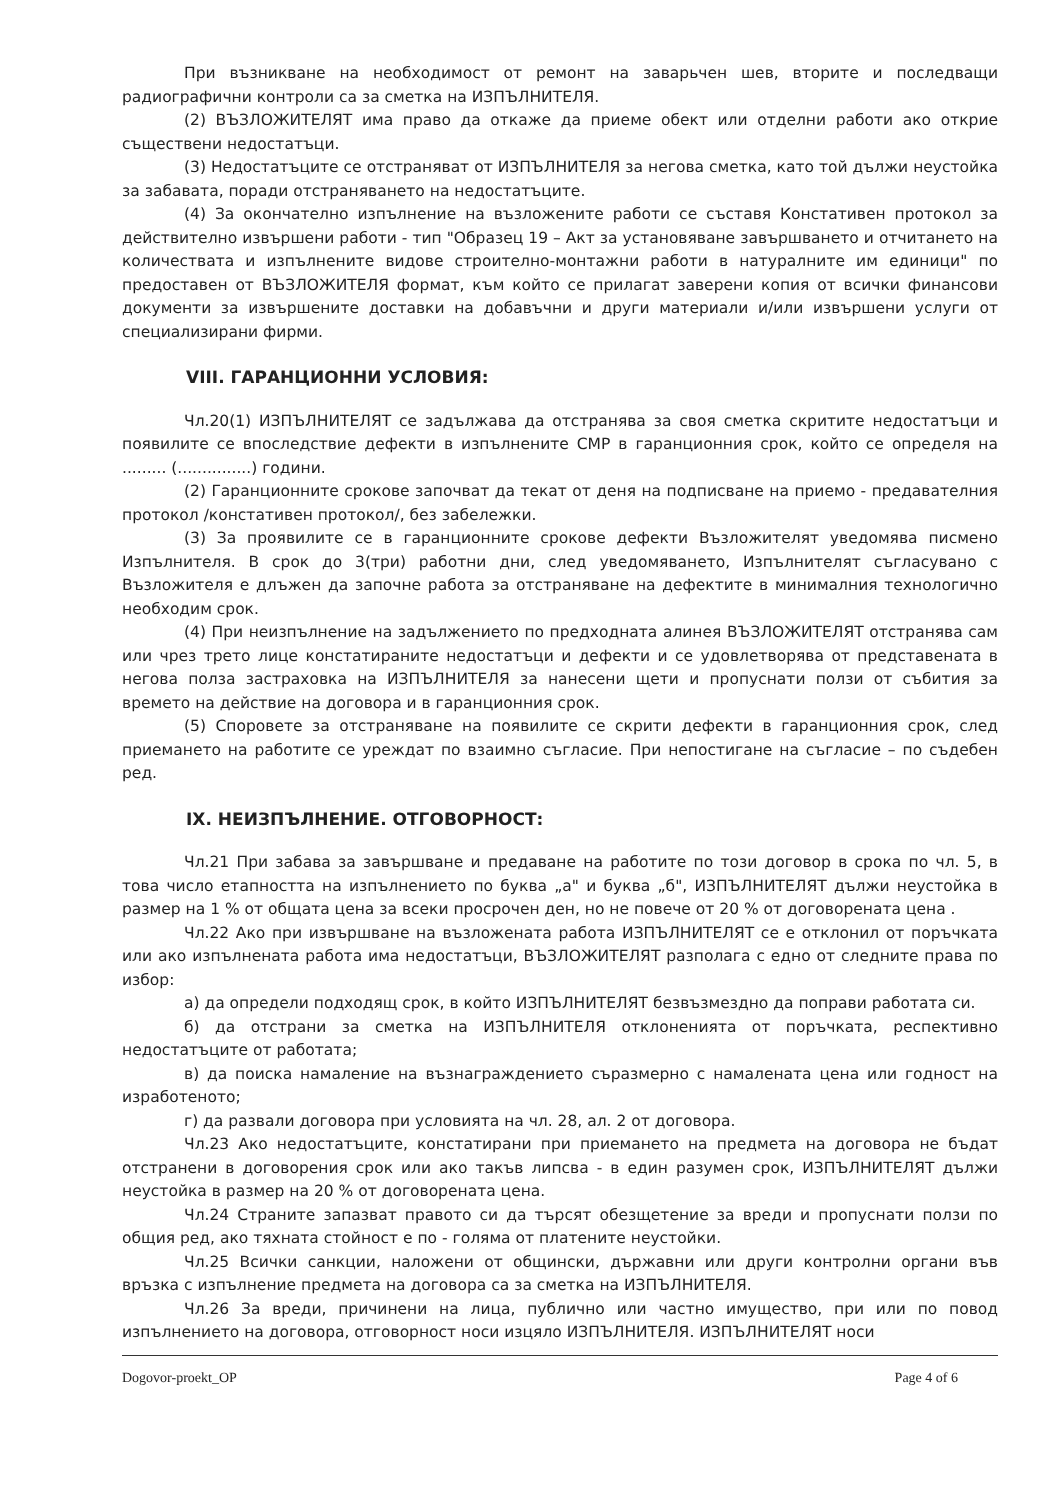При възникване на необходимост от ремонт на заварьчен шев, вторите и последващи радиографични контроли са за сметка на ИЗПЪЛНИТЕЛЯ.
(2) ВЪЗЛОЖИТЕЛЯТ има право да откаже да приеме обект или отделни работи ако открие съществени недостатъци.
(3) Недостатъците се отстраняват от ИЗПЪЛНИТЕЛЯ за негова сметка, като той дължи неустойка за забавата, поради отстраняването на недостатъците.
(4) За окончателно изпълнение на възложените работи се съставя Констативен протокол за действително извършени работи - тип "Образец 19 – Акт за установяване завършването и отчитането на количествата и изпълнените видове строително-монтажни работи в натуралните им единици" по предоставен от ВЪЗЛОЖИТЕЛЯ формат, към който се прилагат заверени копия от всички финансови документи за извършените доставки на добавъчни и други материали и/или извършени услуги от специализирани фирми.
VIII. ГАРАНЦИОННИ УСЛОВИЯ:
Чл.20(1) ИЗПЪЛНИТЕЛЯТ се задължава да отстранява за своя сметка скритите недостатъци и появилите се впоследствие дефекти в изпълнените СМР в гаранционния срок, който се определя на ......... (...............) години.
(2) Гаранционните срокове започват да текат от деня на подписване на приемо - предавателния протокол /констативен протокол/, без забележки.
(3) За проявилите се в гаранционните срокове дефекти Възложителят уведомява писмено Изпълнителя. В срок до 3(три) работни дни, след уведомяването, Изпълнителят съгласувано с Възложителя е длъжен да започне работа за отстраняване на дефектите в минималния технологично необходим срок.
(4) При неизпълнение на задължението по предходната алинея ВЪЗЛОЖИТЕЛЯТ отстранява сам или чрез трето лице констатираните недостатъци и дефекти и се удовлетворява от представената в негова полза застраховка на ИЗПЪЛНИТЕЛЯ за нанесени щети и пропуснати ползи от събития за времето на действие на договора и в гаранционния срок.
(5) Споровете за отстраняване на появилите се скрити дефекти в гаранционния срок, след приемането на работите се уреждат по взаимно съгласие. При непостигане на съгласие – по съдебен ред.
IX. НЕИЗПЪЛНЕНИЕ. ОТГОВОРНОСТ:
Чл.21 При забава за завършване и предаване на работите по този договор в срока по чл. 5, в това число етапността на изпълнението по буква „а" и буква „б", ИЗПЪЛНИТЕЛЯТ дължи неустойка в размер на 1 % от общата цена за всеки просрочен ден, но не повече от 20 % от договорената цена .
Чл.22 Ако при извършване на възложената работа ИЗПЪЛНИТЕЛЯТ се е отклонил от поръчката или ако изпълнената работа има недостатъци, ВЪЗЛОЖИТЕЛЯТ разполага с едно от следните права по избор:
а) да определи подходящ срок, в който ИЗПЪЛНИТЕЛЯТ безвъзмездно да поправи работата си.
б) да отстрани за сметка на ИЗПЪЛНИТЕЛЯ отклоненията от поръчката, респективно недостатъците от работата;
в) да поиска намаление на възнаграждението съразмерно с намалената цена или годност на изработеното;
г) да развали договора при условията на чл. 28, ал. 2 от договора.
Чл.23 Ако недостатъците, констатирани при приемането на предмета на договора не бъдат отстранени в договорения срок или ако такъв липсва - в един разумен срок, ИЗПЪЛНИТЕЛЯТ дължи неустойка в размер на 20 % от договорената цена.
Чл.24 Страните запазват правото си да търсят обезщетение за вреди и пропуснати ползи по общия ред, ако тяхната стойност е по - голяма от платените неустойки.
Чл.25 Всички санкции, наложени от общински, държавни или други контролни органи във връзка с изпълнение предмета на договора са за сметка на ИЗПЪЛНИТЕЛЯ.
Чл.26 За вреди, причинени на лица, публично или частно имущество, при или по повод изпълнението на договора, отговорност носи изцяло ИЗПЪЛНИТЕЛЯ. ИЗПЪЛНИТЕЛЯТ носи
Dogovor-proekt_OP Page 4 of 6